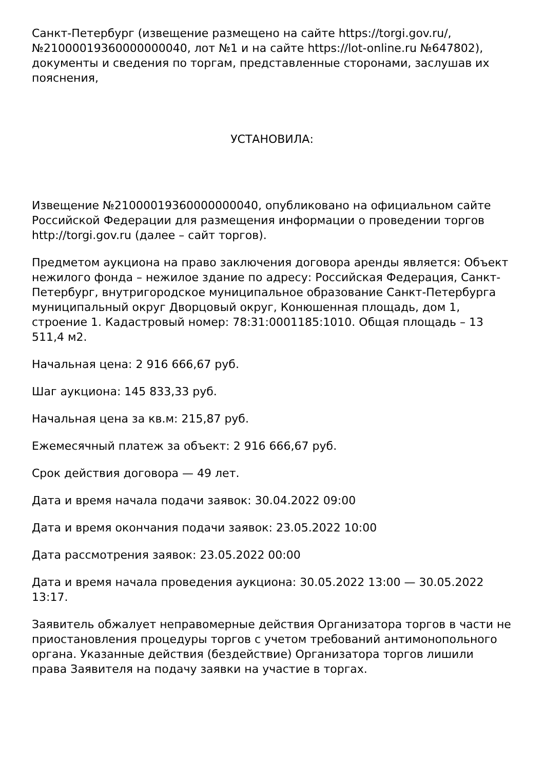Санкт-Петербург (извещение размещено на сайте https://torgi.gov.ru/, №21000019360000000040, лот №1 и на сайте https://lot-online.ru №647802), документы и сведения по торгам, представленные сторонами, заслушав их пояснения,
УСТАНОВИЛА:
Извещение №21000019360000000040, опубликовано на официальном сайте Российской Федерации для размещения информации о проведении торгов http://torgi.gov.ru (далее – сайт торгов).
Предметом аукциона на право заключения договора аренды является: Объект нежилого фонда – нежилое здание по адресу: Российская Федерация, Санкт-Петербург, внутригородское муниципальное образование Санкт-Петербурга муниципальный округ Дворцовый округ, Конюшенная площадь, дом 1, строение 1. Кадастровый номер: 78:31:0001185:1010. Общая площадь – 13 511,4 м2.
Начальная цена: 2 916 666,67 руб.
Шаг аукциона: 145 833,33 руб.
Начальная цена за кв.м: 215,87 руб.
Ежемесячный платеж за объект: 2 916 666,67 руб.
Срок действия договора — 49 лет.
Дата и время начала подачи заявок: 30.04.2022 09:00
Дата и время окончания подачи заявок: 23.05.2022 10:00
Дата рассмотрения заявок: 23.05.2022 00:00
Дата и время начала проведения аукциона: 30.05.2022 13:00 — 30.05.2022 13:17.
Заявитель обжалует неправомерные действия Организатора торгов в части не приостановления процедуры торгов с учетом требований антимонопольного органа. Указанные действия (бездействие) Организатора торгов лишили права Заявителя на подачу заявки на участие в торгах.